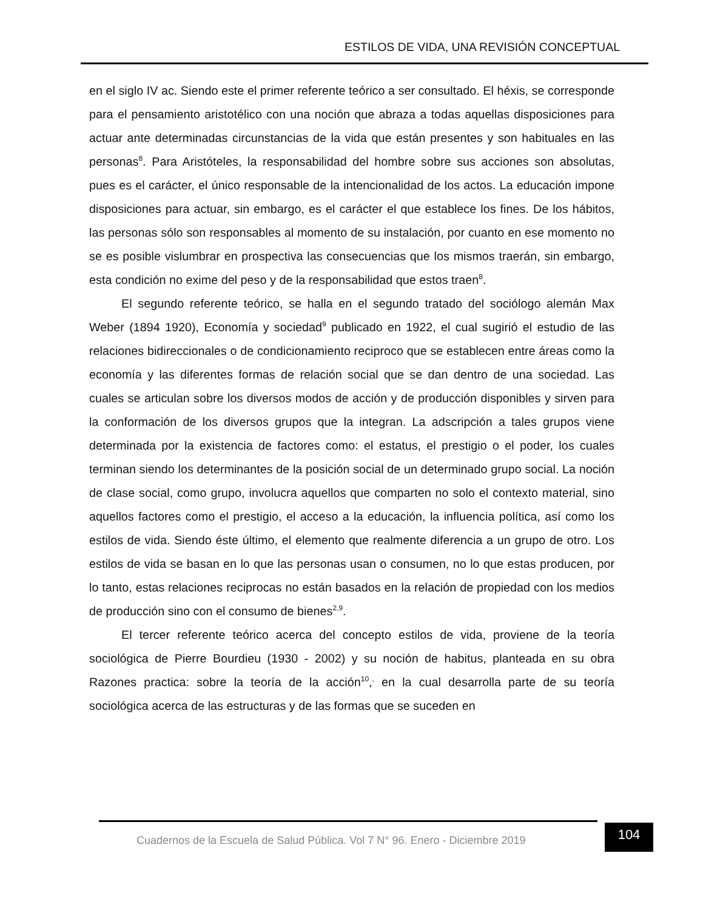ESTILOS DE VIDA, UNA REVISIÓN CONCEPTUAL
en el siglo IV ac. Siendo este el primer referente teórico a ser consultado. El héxis, se corresponde para el pensamiento aristotélico con una noción que abraza a todas aquellas disposiciones para actuar ante determinadas circunstancias de la vida que están presentes y son habituales en las personas<sup>8</sup>. Para Aristóteles, la responsabilidad del hombre sobre sus acciones son absolutas, pues es el carácter, el único responsable de la intencionalidad de los actos. La educación impone disposiciones para actuar, sin embargo, es el carácter el que establece los fines. De los hábitos, las personas sólo son responsables al momento de su instalación, por cuanto en ese momento no se es posible vislumbrar en prospectiva las consecuencias que los mismos traerán, sin embargo, esta condición no exime del peso y de la responsabilidad que estos traen<sup>8</sup>.
El segundo referente teórico, se halla en el segundo tratado del sociólogo alemán Max Weber (1894 1920), Economía y sociedad<sup>9</sup> publicado en 1922, el cual sugirió el estudio de las relaciones bidireccionales o de condicionamiento reciproco que se establecen entre áreas como la economía y las diferentes formas de relación social que se dan dentro de una sociedad. Las cuales se articulan sobre los diversos modos de acción y de producción disponibles y sirven para la conformación de los diversos grupos que la integran. La adscripción a tales grupos viene determinada por la existencia de factores como: el estatus, el prestigio o el poder, los cuales terminan siendo los determinantes de la posición social de un determinado grupo social. La noción de clase social, como grupo, involucra aquellos que comparten no solo el contexto material, sino aquellos factores como el prestigio, el acceso a la educación, la influencia política, así como los estilos de vida. Siendo éste último, el elemento que realmente diferencia a un grupo de otro. Los estilos de vida se basan en lo que las personas usan o consumen, no lo que estas producen, por lo tanto, estas relaciones reciprocas no están basados en la relación de propiedad con los medios de producción sino con el consumo de bienes<sup>2,9</sup>.
El tercer referente teórico acerca del concepto estilos de vida, proviene de la teoría sociológica de Pierre Bourdieu (1930 - 2002) y su noción de habitus, planteada en su obra Razones practica: sobre la teoría de la acción<sup>10</sup>,<sup>,</sup> en la cual desarrolla parte de su teoría sociológica acerca de las estructuras y de las formas que se suceden en
Cuadernos de la Escuela de Salud Pública. Vol 7 N° 96. Enero - Diciembre 2019
104